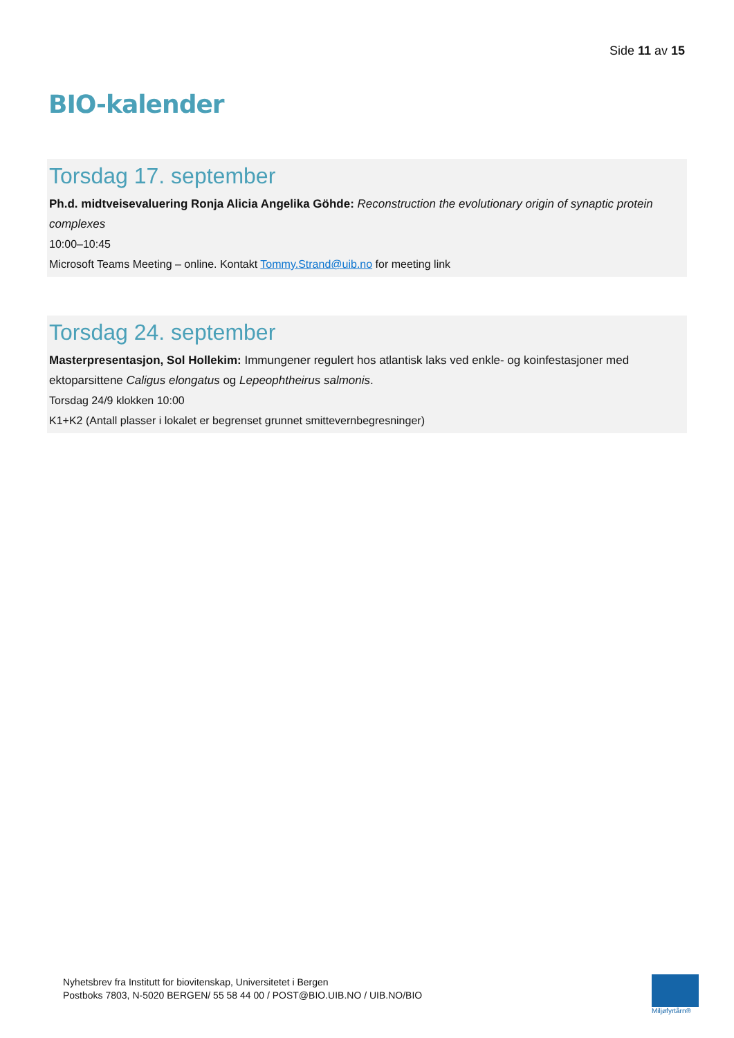Side 11 av 15
BIO-kalender
Torsdag 17. september
Ph.d. midtveisevaluering Ronja Alicia Angelika Göhde: Reconstruction the evolutionary origin of synaptic protein complexes
10:00–10:45
Microsoft Teams Meeting – online. Kontakt Tommy.Strand@uib.no for meeting link
Torsdag 24. september
Masterpresentasjon, Sol Hollekim: Immungener regulert hos atlantisk laks ved enkle- og koinfestasjoner med ektoparsittene Caligus elongatus og Lepeophtheirus salmonis.
Torsdag 24/9 klokken 10:00
K1+K2 (Antall plasser i lokalet er begrenset grunnet smittevernbegresninger)
Nyhetsbrev fra Institutt for biovitenskap, Universitetet i Bergen
Postboks 7803, N-5020 BERGEN/ 55 58 44 00 / POST@BIO.UIB.NO / UIB.NO/BIO
Miljøfyrtårn®